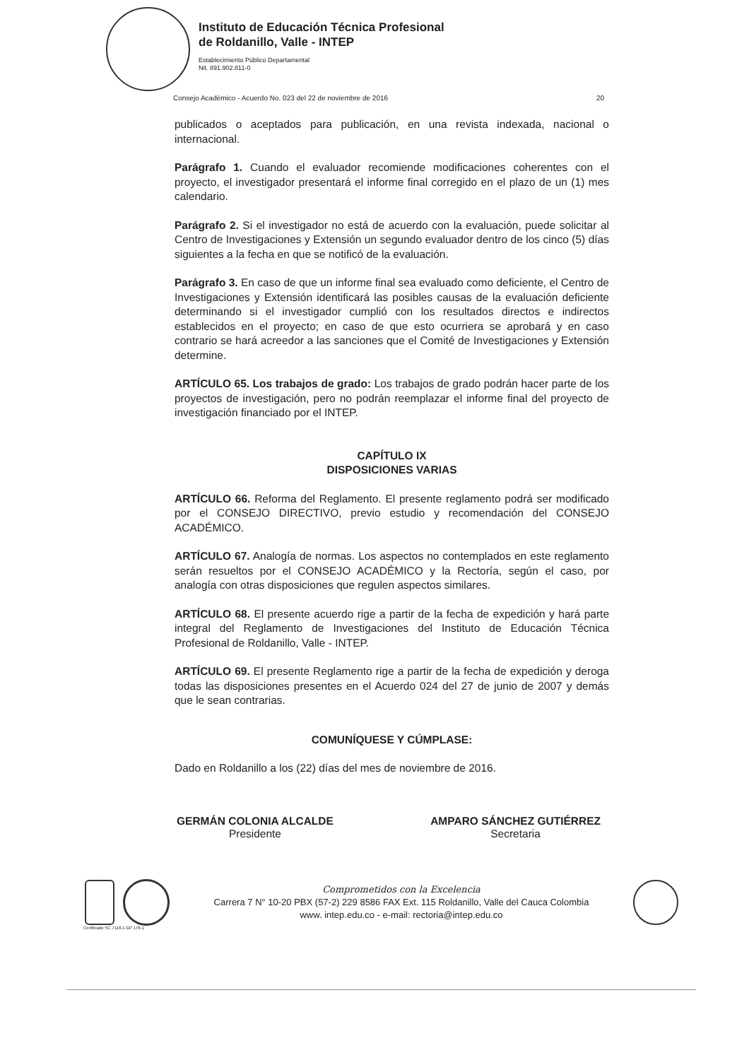Instituto de Educación Técnica Profesional
de Roldanillo, Valle - INTEP
Establecimiento Público Departamental
Nit. 891.902.811-0
Consejo Académico - Acuerdo No. 023 del 22 de noviembre de 2016 20
publicados o aceptados para publicación, en una revista indexada, nacional o internacional.
Parágrafo 1. Cuando el evaluador recomiende modificaciones coherentes con el proyecto, el investigador presentará el informe final corregido en el plazo de un (1) mes calendario.
Parágrafo 2. Si el investigador no está de acuerdo con la evaluación, puede solicitar al Centro de Investigaciones y Extensión un segundo evaluador dentro de los cinco (5) días siguientes a la fecha en que se notificó de la evaluación.
Parágrafo 3. En caso de que un informe final sea evaluado como deficiente, el Centro de Investigaciones y Extensión identificará las posibles causas de la evaluación deficiente determinando si el investigador cumplió con los resultados directos e indirectos establecidos en el proyecto; en caso de que esto ocurriera se aprobará y en caso contrario se hará acreedor a las sanciones que el Comité de Investigaciones y Extensión determine.
ARTÍCULO 65. Los trabajos de grado: Los trabajos de grado podrán hacer parte de los proyectos de investigación, pero no podrán reemplazar el informe final del proyecto de investigación financiado por el INTEP.
CAPÍTULO IX
DISPOSICIONES VARIAS
ARTÍCULO 66. Reforma del Reglamento. El presente reglamento podrá ser modificado por el CONSEJO DIRECTIVO, previo estudio y recomendación del CONSEJO ACADÉMICO.
ARTÍCULO 67. Analogía de normas. Los aspectos no contemplados en este reglamento serán resueltos por el CONSEJO ACADÉMICO y la Rectoría, según el caso, por analogía con otras disposiciones que regulen aspectos similares.
ARTÍCULO 68. El presente acuerdo rige a partir de la fecha de expedición y hará parte integral del Reglamento de Investigaciones del Instituto de Educación Técnica Profesional de Roldanillo, Valle - INTEP.
ARTÍCULO 69. El presente Reglamento rige a partir de la fecha de expedición y deroga todas las disposiciones presentes en el Acuerdo 024 del 27 de junio de 2007 y demás que le sean contrarias.
COMUNÍQUESE Y CÚMPLASE:
Dado en Roldanillo a los (22) días del mes de noviembre de 2016.
GERMÁN COLONIA ALCALDE
Presidente
AMPARO SÁNCHEZ GUTIÉRREZ
Secretaria
Comprometidos con la Excelencia
Carrera 7 N° 10-20 PBX (57-2) 229 8586 FAX Ext. 115 Roldanillo, Valle del Cauca Colombia
www. intep.edu.co - e-mail: rectoria@intep.edu.co
Certificado SC 7118-1 GP 178-1